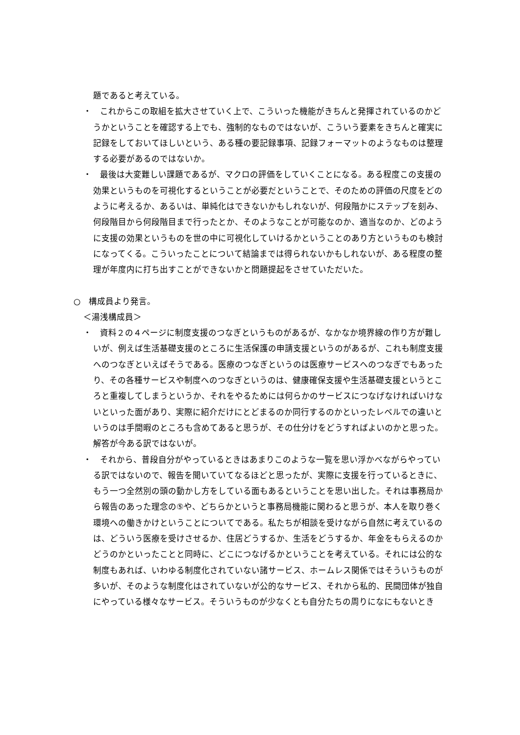題であると考えている。
・　これからこの取組を拡大させていく上で、こういった機能がきちんと発揮されているのかどうかということを確認する上でも、強制的なものではないが、こういう要素をきちんと確実に記録をしておいてほしいという、ある種の要記録事項、記録フォーマットのようなものは整理する必要があるのではないか。
・　最後は大変難しい課題であるが、マクロの評価をしていくことになる。ある程度この支援の効果というものを可視化するということが必要だということで、そのための評価の尺度をどのように考えるか、あるいは、単純化はできないかもしれないが、何段階かにステップを刻み、何段階目から何段階目まで行ったとか、そのようなことが可能なのか、適当なのか、どのように支援の効果というものを世の中に可視化していけるかということのあり方というものも検討になってくる。こういったことについて結論までは得られないかもしれないが、ある程度の整理が年度内に打ち出すことができないかと問題提起をさせていただいた。
○　構成員より発言。
＜湯浅構成員＞
・　資料２の４ページに制度支援のつなぎというものがあるが、なかなか境界線の作り方が難しいが、例えば生活基礎支援のところに生活保護の申請支援というのがあるが、これも制度支援へのつなぎといえばそうである。医療のつなぎというのは医療サービスへのつなぎでもあったり、その各種サービスや制度へのつなぎというのは、健康確保支援や生活基礎支援というところと重複してしまうというか、それをやるためには何らかのサービスにつなげなければいけないといった面があり、実際に紹介だけにとどまるのか同行するのかといったレベルでの違いというのは手間暇のところも含めてあると思うが、その仕分けをどうすればよいのかと思った。解答が今ある訳ではないが。
・　それから、普段自分がやっているときはあまりこのような一覧を思い浮かべながらやっている訳ではないので、報告を聞いていてなるほどと思ったが、実際に支援を行っているときに、もう一つ全然別の頭の動かし方をしている面もあるということを思い出した。それは事務局から報告のあった理念の⑤や、どちらかというと事務局機能に関わると思うが、本人を取り巻く環境への働きかけということについてである。私たちが相談を受けながら自然に考えているのは、どういう医療を受けさせるか、住居どうするか、生活をどうするか、年金をもらえるのかどうのかといったことと同時に、どこにつなげるかということを考えている。それには公的な制度もあれば、いわゆる制度化されていない諸サービス、ホームレス関係ではそういうものが多いが、そのような制度化はされていないが公的なサービス、それから私的、民間団体が独自にやっている様々なサービス。そういうものが少なくとも自分たちの周りになにもないとき